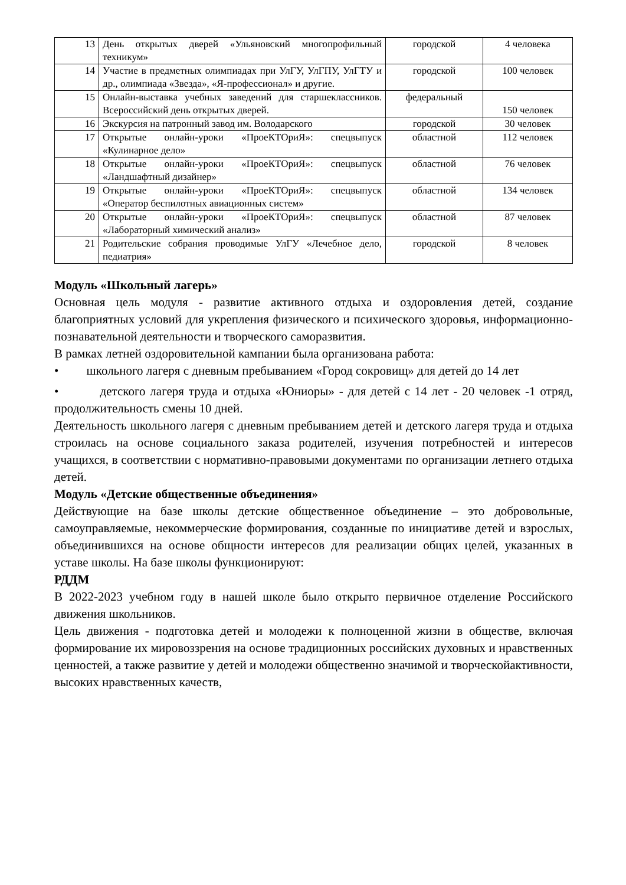| 13 | День открытых дверей «Ульяновский многопрофильный техникум» | городской | 4 человека |
| 14 | Участие в предметных олимпиадах при УлГУ, УлГПУ, УлГТУ и др., олимпиада «Звезда», «Я-профессионал» и другие. | городской | 100 человек |
| 15 | Онлайн-выставка учебных заведений для старшеклассников. Всероссийский день открытых дверей. | федеральный | 150 человек |
| 16 | Экскурсия на патронный завод им. Володарского | городской | 30 человек |
| 17 | Открытые онлайн-уроки «ПроеКТОриЯ»: спецвыпуск «Кулинарное дело» | областной | 112 человек |
| 18 | Открытые онлайн-уроки «ПроеКТОриЯ»: спецвыпуск «Ландшафтный дизайнер» | областной | 76 человек |
| 19 | Открытые онлайн-уроки «ПроеКТОриЯ»: спецвыпуск «Оператор беспилотных авиационных систем» | областной | 134 человек |
| 20 | Открытые онлайн-уроки «ПроеКТОриЯ»: спецвыпуск «Лабораторный химический анализ» | областной | 87 человек |
| 21 | Родительские собрания проводимые УлГУ «Лечебное дело, педиатрия» | городской | 8 человек |
Модуль «Школьный лагерь»
Основная цель модуля - развитие активного отдыха и оздоровления детей, создание благоприятных условий для укрепления физического и психического здоровья, информационно-познавательной деятельности и творческого саморазвития.
В рамках летней оздоровительной кампании была организована работа:
• школьного лагеря с дневным пребыванием «Город сокровищ» для детей до 14 лет
• детского лагеря труда и отдыха «Юниоры» - для детей с 14 лет - 20 человек -1 отряд, продолжительность смены 10 дней.
Деятельность школьного лагеря с дневным пребыванием детей и детского лагеря труда и отдыха строилась на основе социального заказа родителей, изучения потребностей и интересов учащихся, в соответствии с нормативно-правовыми документами по организации летнего отдыха детей.
Модуль «Детские общественные объединения»
Действующие на базе школы детские общественное объединение – это добровольные, самоуправляемые, некоммерческие формирования, созданные по инициативе детей и взрослых, объединившихся на основе общности интересов для реализации общих целей, указанных в уставе школы. На базе школы функционируют:
РДДМ
В 2022-2023 учебном году в нашей школе было открыто первичное отделение Российского движения школьников.
Цель движения - подготовка детей и молодежи к полноценной жизни в обществе, включая формирование их мировоззрения на основе традиционных российских духовных и нравственных ценностей, а также развитие у детей и молодежи общественно значимой и творческойактивности, высоких нравственных качеств,